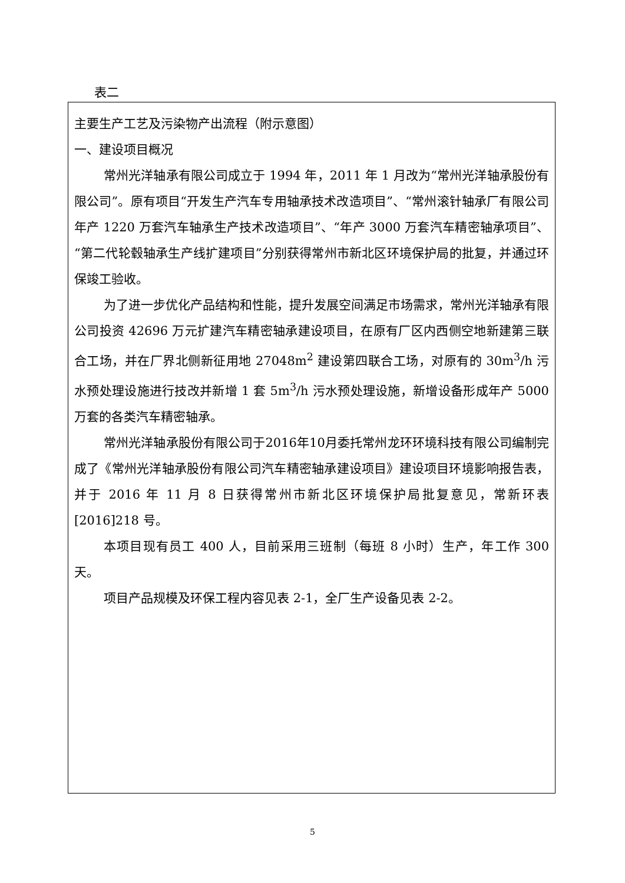表二
主要生产工艺及污染物产出流程（附示意图）
一、建设项目概况
常州光洋轴承有限公司成立于 1994 年，2011 年 1 月改为“常州光洋轴承股份有限公司”。原有项目“开发生产汽车专用轴承技术改造项目”、“常州滚针轴承厂有限公司年产 1220 万套汽车轴承生产技术改造项目”、“年产 3000 万套汽车精密轴承项目”、“第二代轮毂轴承生产线扩建项目”分别获得常州市新北区环境保护局的批复，并通过环保竣工验收。
为了进一步优化产品结构和性能，提升发展空间满足市场需求，常州光洋轴承有限公司投资 42696 万元扩建汽车精密轴承建设项目，在原有厂区内西侧空地新建第三联合工场，并在厂界北侧新征用地 27048m<sup>2</sup> 建设第四联合工场，对原有的 30m<sup>3</sup>/h 污水预处理设施进行技改并新增 1 套 5m<sup>3</sup>/h 污水预处理设施，新增设备形成年产 5000 万套的各类汽车精密轴承。
常州光洋轴承股份有限公司于2016年10月委托常州龙环环境科技有限公司编制完成了《常州光洋轴承股份有限公司汽车精密轴承建设项目》建设项目环境影响报告表，并于 2016 年 11 月 8 日获得常州市新北区环境保护局批复意见，常新环表[2016]218 号。
本项目现有员工 400 人，目前采用三班制（每班 8 小时）生产，年工作 300 天。
项目产品规模及环保工程内容见表 2-1，全厂生产设备见表 2-2。
5